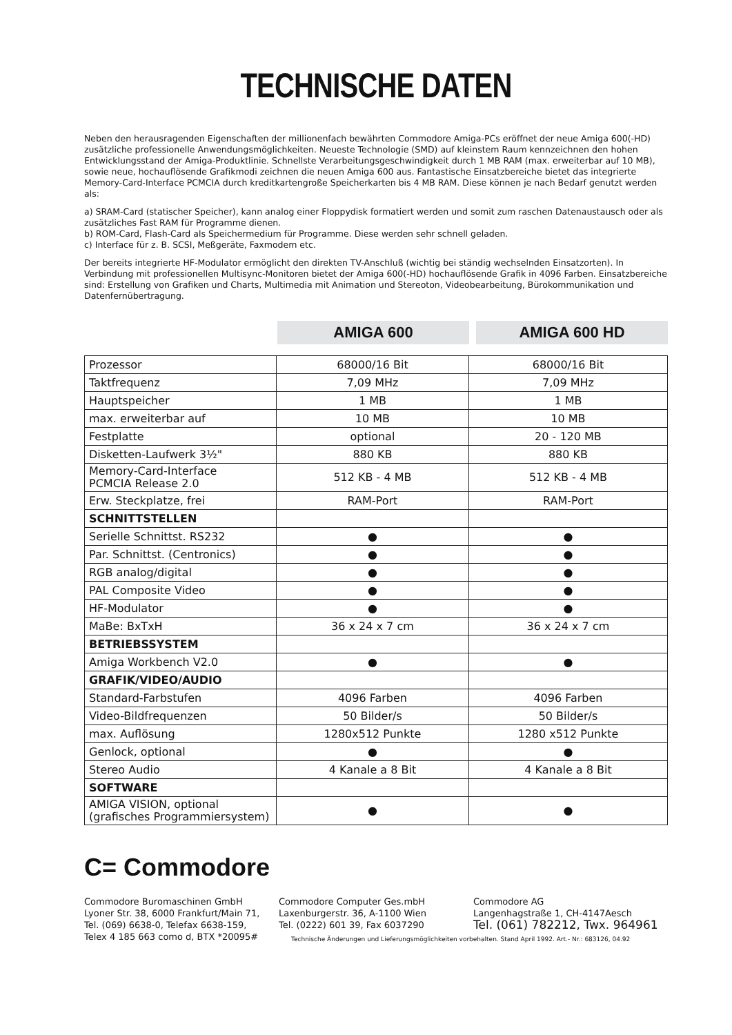TECHNISCHE DATEN
Neben den herausragenden Eigenschaften der millionenfach bewährten Commodore Amiga-PCs eröffnet der neue Amiga 600(-HD) zusätzliche professionelle Anwendungsmöglichkeiten. Neueste Technologie (SMD) auf kleinstem Raum kennzeichnen den hohen Entwicklungsstand der Amiga-Produktlinie. Schnellste Verarbeitungsgeschwindigkeit durch 1 MB RAM (max. erweiterbar auf 10 MB), sowie neue, hochauflösende Grafikmodi zeichnen die neuen Amiga 600 aus. Fantastische Einsatzbereiche bietet das integrierte Memory-Card-Interface PCMCIA durch kreditkartengroße Speicherkarten bis 4 MB RAM. Diese können je nach Bedarf genutzt werden als:
a) SRAM-Card (statischer Speicher), kann analog einer Floppydisk formatiert werden und somit zum raschen Datenaustausch oder als zusätzliches Fast RAM für Programme dienen.
b) ROM-Card, Flash-Card als Speichermedium für Programme. Diese werden sehr schnell geladen.
c) Interface für z. B. SCSI, Meßgeräte, Faxmodem etc.
Der bereits integrierte HF-Modulator ermöglicht den direkten TV-Anschluß (wichtig bei ständig wechselnden Einsatzorten). In Verbindung mit professionellen Multisync-Monitoren bietet der Amiga 600(-HD) hochauflösende Grafik in 4096 Farben. Einsatzbereiche sind: Erstellung von Grafiken und Charts, Multimedia mit Animation und Stereoton, Videobearbeitung, Bürokommunikation und Datenfernübertragung.
AMIGA 600 AMIGA 600 HD
| Prozessor | 68000/16 Bit | 68000/16 Bit |
| Taktfrequenz | 7,09 MHz | 7,09 MHz |
| Hauptspeicher | 1 MB | 1 MB |
| max. erweiterbar auf | 10 MB | 10 MB |
| Festplatte | optional | 20 - 120 MB |
| Disketten-Laufwerk 3½" | 880 KB | 880 KB |
| Memory-Card-Interface PCMCIA Release 2.0 | 512 KB - 4 MB | 512 KB - 4 MB |
| Erw. Steckplatze, frei | RAM-Port | RAM-Port |
| SCHNITTSTELLEN | | |
| Serielle Schnittst. RS232 | ● | ● |
| Par. Schnittst. (Centronics) | ● | ● |
| RGB analog/digital | ● | ● |
| PAL Composite Video | ● | ● |
| HF-Modulator | ● | ● |
| MaBe: BxTxH | 36 x 24 x 7 cm | 36 x 24 x 7 cm |
| BETRIEBSSYSTEM | | |
| Amiga Workbench V2.0 | ● | ● |
| GRAFIK/VIDEO/AUDIO | | |
| Standard-Farbstufen | 4096 Farben | 4096 Farben |
| Video-Bildfrequenzen | 50 Bilder/s | 50 Bilder/s |
| max. Auflösung | 1280x512 Punkte | 1280 x512 Punkte |
| Genlock, optional | ● | ● |
| Stereo Audio | 4 Kanale a 8 Bit | 4 Kanale a 8 Bit |
| SOFTWARE | | |
| AMIGA VISION, optional (grafisches Programmiersystem) | ● | ● |
C= Commodore
Commodore Buromaschinen GmbH
Lyoner Str. 38, 6000 Frankfurt/Main 71,
Tel. (069) 6638-0, Telefax 6638-159,
Telex 4 185 663 como d, BTX *20095#
Commodore Computer Ges.mbH
Laxenburgerstr. 36, A-1100 Wien
Tel. (0222) 601 39, Fax 6037290
Commodore AG
Langenhagstraße 1, CH-4147Aesch
Tel. (061) 782212, Twx. 964961
Technische Änderungen und Lieferungsmöglichkeiten vorbehalten. Stand April 1992. Art.- Nr.: 683126, 04.92